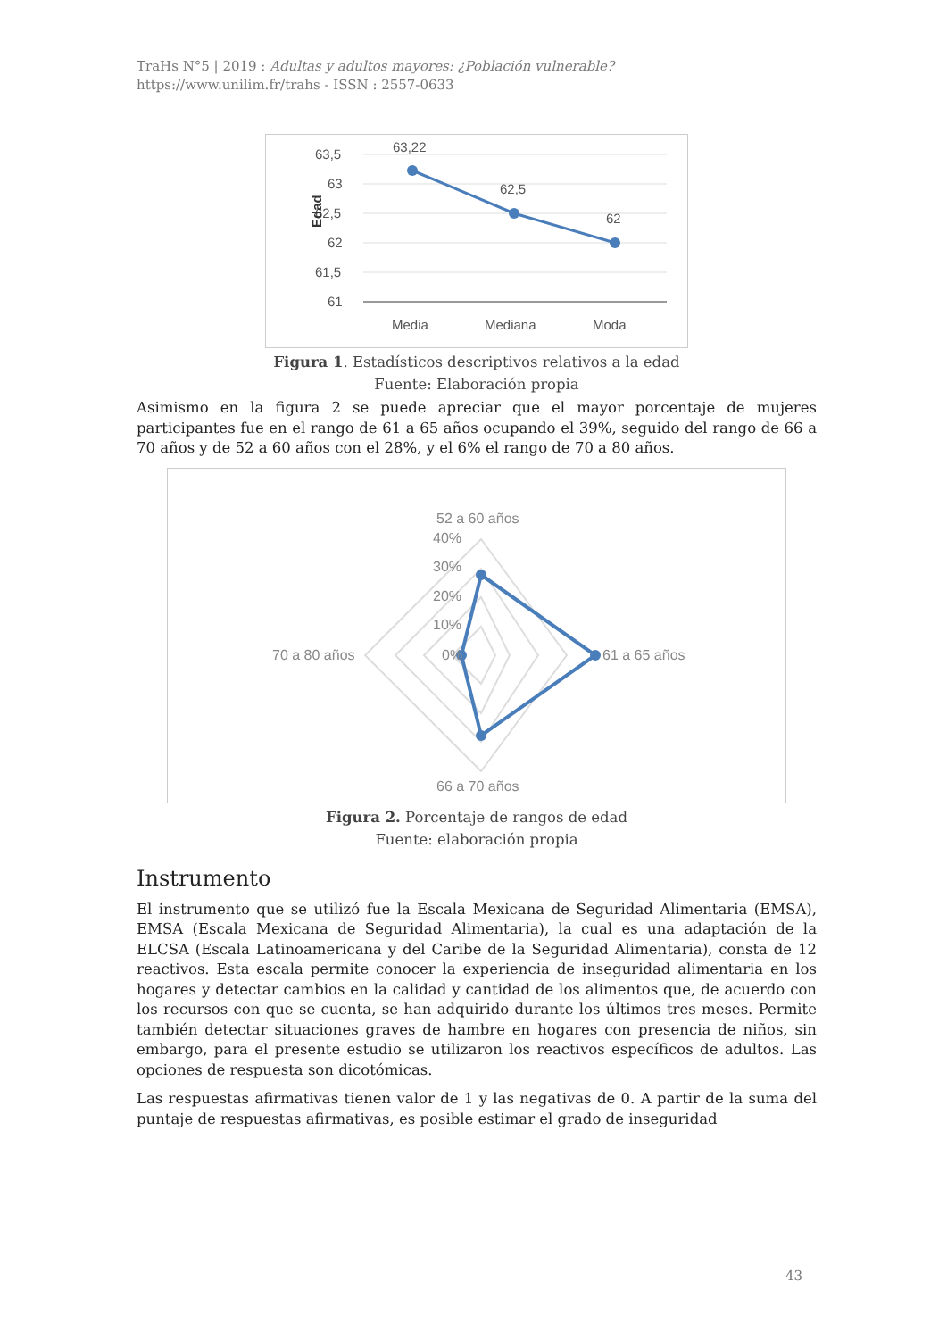TraHs N°5 | 2019 : Adultas y adultos mayores: ¿Población vulnerable?
https://www.unilim.fr/trahs - ISSN : 2557-0633
63,5
63
62,5
62
61,5
61
Edad
63,22
62,5
62
Media
Mediana
Moda
Figura 1. Estadísticos descriptivos relativos a la edad
Fuente: Elaboración propia
Asimismo en la figura 2 se puede apreciar que el mayor porcentaje de mujeres participantes fue en el rango de 61 a 65 años ocupando el 39%, seguido del rango de 66 a 70 años y de 52 a 60 años con el 28%, y el 6% el rango de 70 a 80 años.
52 a 60 años
40%
30%
20%
10%
0%
70 a 80 años
61 a 65 años
66 a 70 años
Figura 2. Porcentaje de rangos de edad
Fuente: elaboración propia
Instrumento
El instrumento que se utilizó fue la Escala Mexicana de Seguridad Alimentaria (EMSA), EMSA (Escala Mexicana de Seguridad Alimentaria), la cual es una adaptación de la ELCSA (Escala Latinoamericana y del Caribe de la Seguridad Alimentaria), consta de 12 reactivos. Esta escala permite conocer la experiencia de inseguridad alimentaria en los hogares y detectar cambios en la calidad y cantidad de los alimentos que, de acuerdo con los recursos con que se cuenta, se han adquirido durante los últimos tres meses. Permite también detectar situaciones graves de hambre en hogares con presencia de niños, sin embargo, para el presente estudio se utilizaron los reactivos específicos de adultos. Las opciones de respuesta son dicotómicas.
Las respuestas afirmativas tienen valor de 1 y las negativas de 0. A partir de la suma del puntaje de respuestas afirmativas, es posible estimar el grado de inseguridad
43